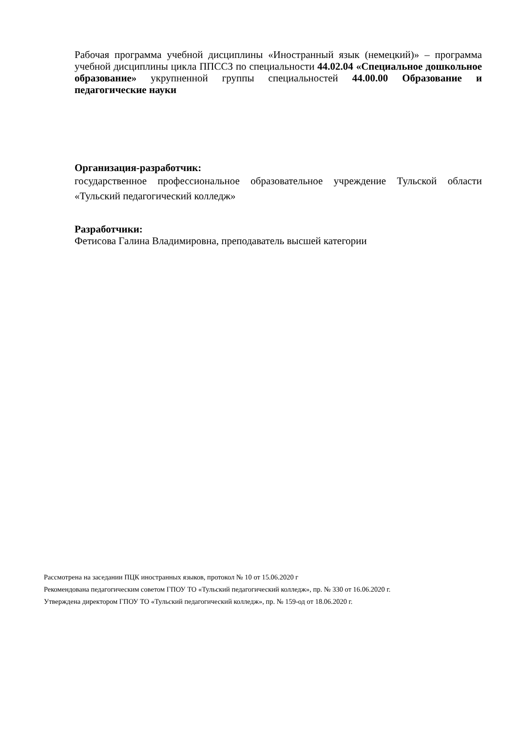Рабочая программа учебной дисциплины «Иностранный язык (немецкий)» – программа учебной дисциплины цикла ППССЗ по специальности 44.02.04 «Специальное дошкольное образование» укрупненной группы специальностей 44.00.00 Образование и педагогические науки
Организация-разработчик:
государственное профессиональное образовательное учреждение Тульской области «Тульский педагогический колледж»
Разработчики:
Фетисова Галина Владимировна, преподаватель высшей категории
Рассмотрена на заседании ПЦК иностранных языков, протокол № 10 от 15.06.2020 г
Рекомендована педагогическим советом ГПОУ ТО «Тульский педагогический колледж», пр. № 330 от 16.06.2020 г.
Утверждена директором ГПОУ ТО «Тульский педагогический колледж», пр. № 159-од от 18.06.2020 г.